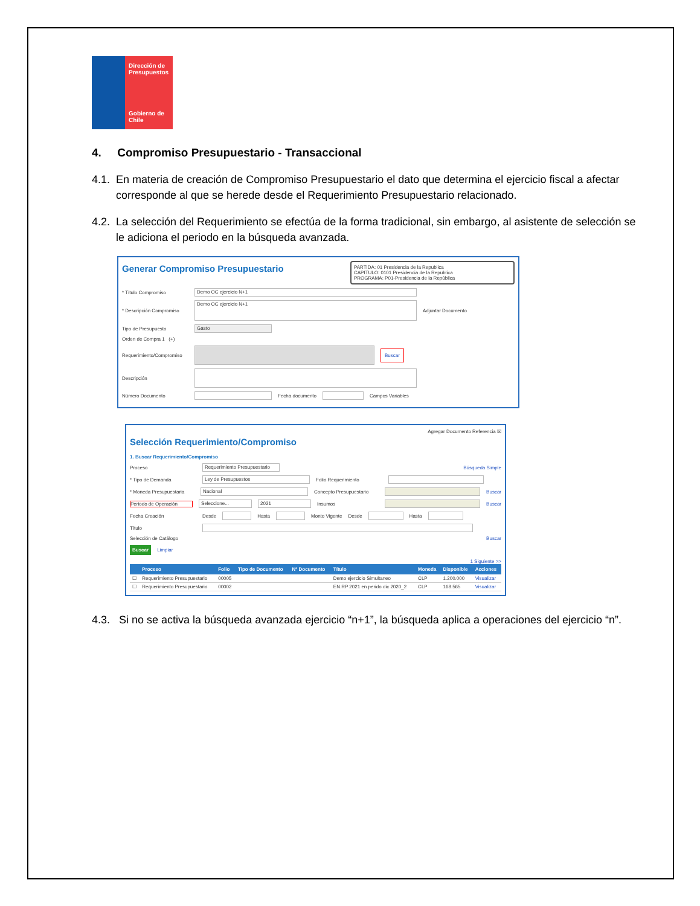Dirección de Presupuestos
Gobierno de Chile
4. Compromiso Presupuestario - Transaccional
4.1. En materia de creación de Compromiso Presupuestario el dato que determina el ejercicio fiscal a afectar corresponde al que se herede desde el Requerimiento Presupuestario relacionado.
4.2. La selección del Requerimiento se efectúa de la forma tradicional, sin embargo, al asistente de selección se le adiciona el periodo en la búsqueda avanzada.
PARTIDA: 01 Presidencia de la Republica
CAPITULO: 0101 Presidencia de la Republica
PROGRAMA: P01-Presidencia de la República
Generar Compromiso Presupuestario
* Título Compromiso Demo OC ejercicio N+1
* Descripción Compromiso Demo OC ejercicio N+1 Adjuntar Documento
Tipo de Presupuesto Gasto
Orden de Compra 1 (+)
Requerimiento/Compromiso Buscar
Descripción
Número Documento Fecha documento Campos Variables
Agregar Documento Referencia ☒
Selección Requerimiento/Compromiso
1. Buscar Requerimiento/Compromiso
Proceso Requerimiento Presupuestario Búsqueda Simple
* Tipo de Demanda Ley de Presupuestos Folio Requerimiento
* Moneda Presupuestaria Nacional Concepto Presupuestario Buscar
Periodo de Operación Seleccione... 2021 Insumos Buscar
Fecha Creación Desde Hasta Monto Vigente Desde Hasta
Título
Selección de Catálogo Buscar
Buscar Limpiar
1 Siguiente >>
| | Proceso | Folio | Tipo de Documento | Nº Documento | Título | Moneda | Disponible | Acciones |
| --- | --- | --- | --- | --- | --- | --- | --- | --- |
| ☐ | Requerimiento Presupuestario | 00005 | | | Demo ejercicio Simultaneo | CLP | 1.200.000 | Visualizar |
| ☐ | Requerimiento Presupuestario | 00002 | | | EN.RP 2021 en perido dic 2020_2 | CLP | 168.565 | Visualizar |
4.3. Si no se activa la búsqueda avanzada ejercicio “n+1”, la búsqueda aplica a operaciones del ejercicio “n”.